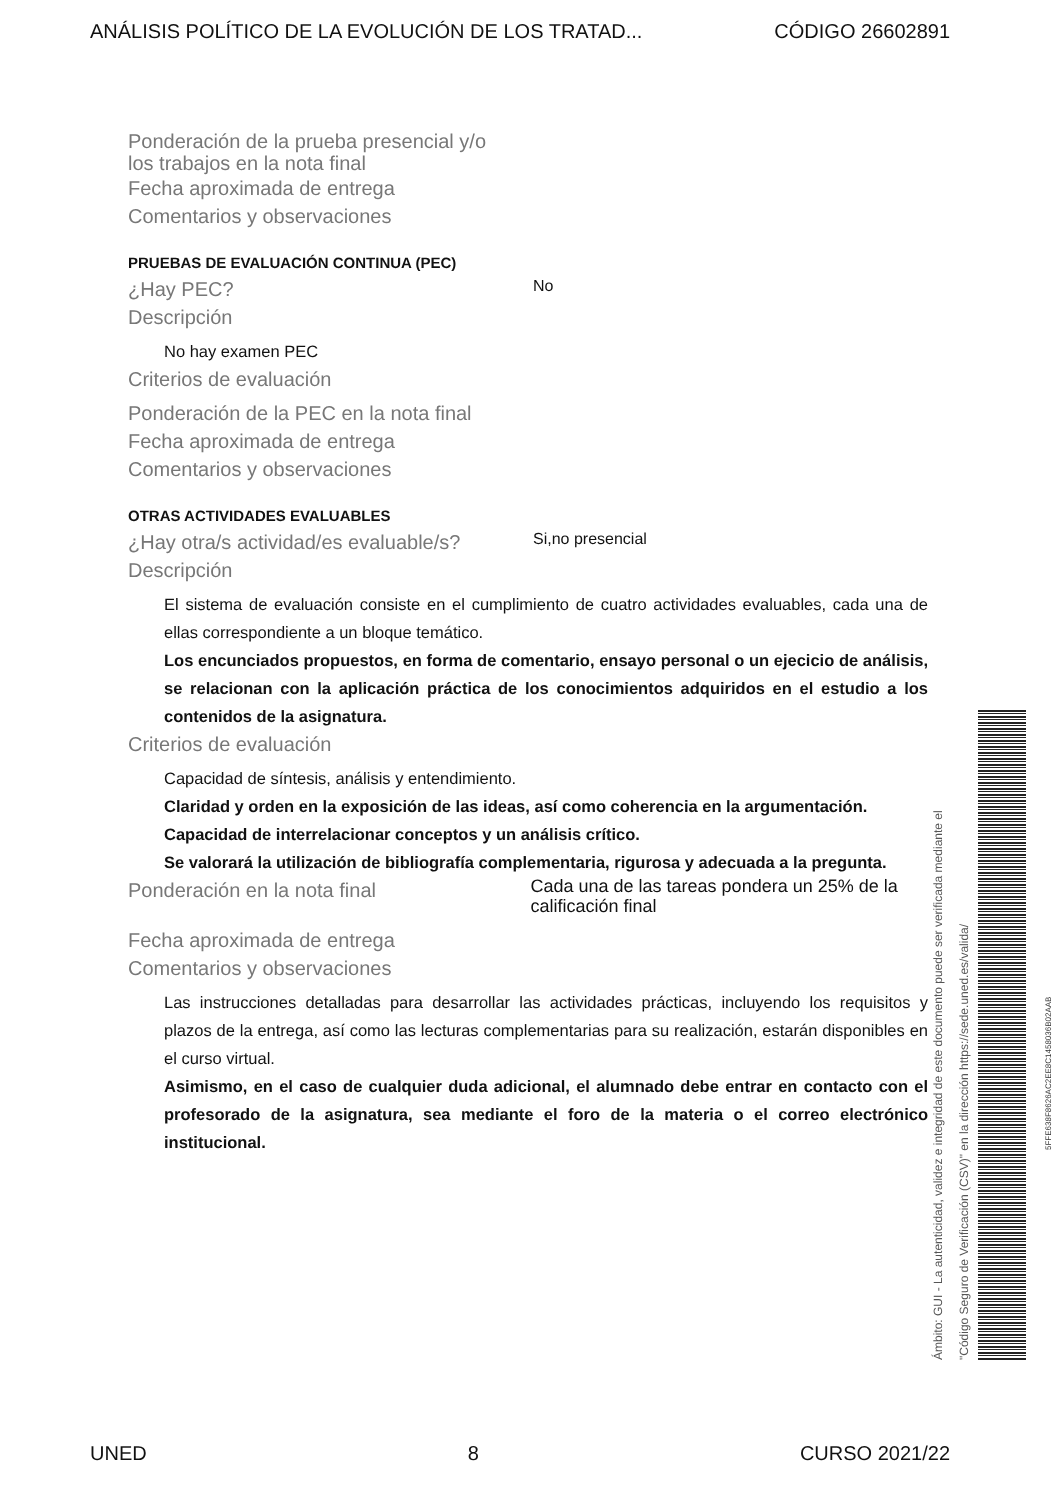ANÁLISIS POLÍTICO DE LA EVOLUCIÓN DE LOS TRATAD... CÓDIGO 26602891
Ponderación de la prueba presencial y/o
los trabajos en la nota final
Fecha aproximada de entrega
Comentarios y observaciones
PRUEBAS DE EVALUACIÓN CONTINUA (PEC)
¿Hay PEC?
No
Descripción
No hay examen PEC
Criterios de evaluación
Ponderación de la PEC en la nota final
Fecha aproximada de entrega
Comentarios y observaciones
OTRAS ACTIVIDADES EVALUABLES
¿Hay otra/s actividad/es evaluable/s?
Si,no presencial
Descripción
El sistema de evaluación consiste en el cumplimiento de cuatro actividades evaluables, cada una de ellas correspondiente a un bloque temático.
Los encunciados propuestos, en forma de comentario, ensayo personal o un ejecicio de análisis, se relacionan con la aplicación práctica de los conocimientos adquiridos en el estudio a los contenidos de la asignatura.
Criterios de evaluación
Capacidad de síntesis, análisis y entendimiento.
Claridad y orden en la exposición de las ideas, así como coherencia en la argumentación.
Capacidad de interrelacionar conceptos y un análisis crítico.
Se valorará la utilización de bibliografía complementaria, rigurosa y adecuada a la pregunta.
Ponderación en la nota final
Cada una de las tareas pondera un 25% de la calificación final
Fecha aproximada de entrega
Comentarios y observaciones
Las instrucciones detalladas para desarrollar las actividades prácticas, incluyendo los requisitos y plazos de la entrega, así como las lecturas complementarias para su realización, estarán disponibles en el curso virtual.
Asimismo, en el caso de cualquier duda adicional, el alumnado debe entrar en contacto con el profesorado de la asignatura, sea mediante el foro de la materia o el correo electrónico institucional.
Ámbito: GUI - La autenticidad, validez e integridad de este documento puede ser verificada mediante el
"Código Seguro de Verificación (CSV)" en la dirección https://sede.uned.es/valida/
5FFE638F8626AC2EE8C1458036B02AAB
UNED 8 CURSO 2021/22